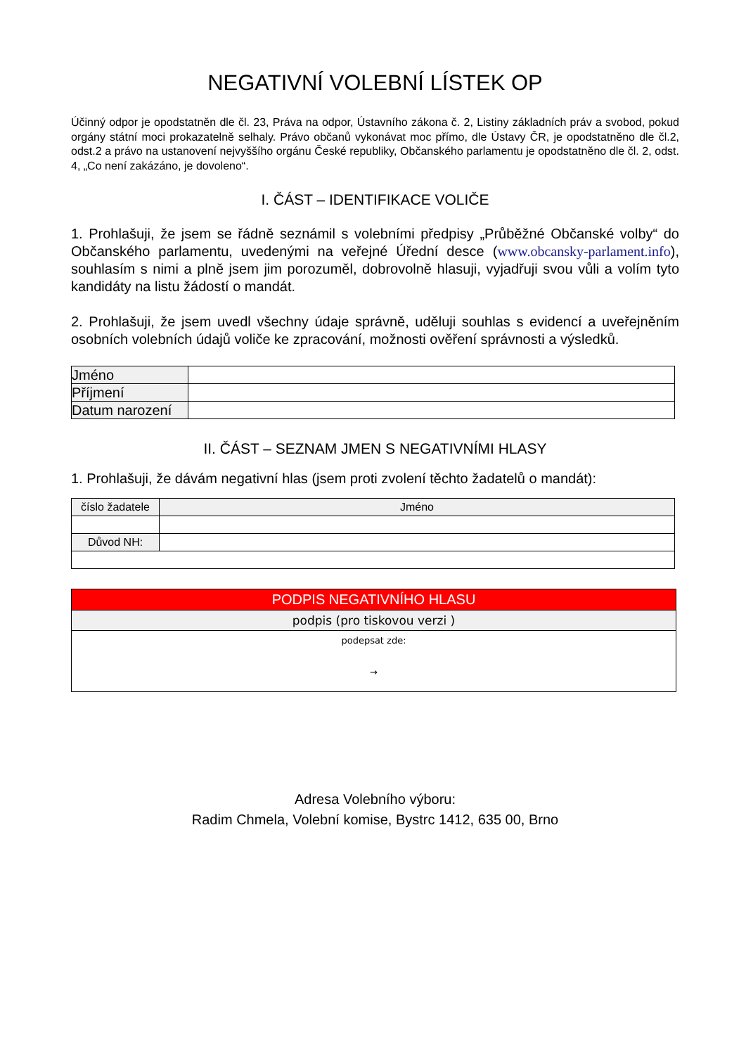NEGATIVNÍ VOLEBNÍ LÍSTEK OP
Účinný odpor je opodstatněn dle čl. 23, Práva na odpor, Ústavního zákona č. 2, Listiny základních práv a svobod, pokud orgány státní moci prokazatelně selhaly. Právo občanů vykonávat moc přímo, dle Ústavy ČR, je opodstatněno dle čl.2, odst.2 a právo na ustanovení nejvyššího orgánu České republiky, Občanského parlamentu je opodstatněno dle čl. 2, odst. 4, „Co není zakázáno, je dovoleno“.
I. ČÁST – IDENTIFIKACE VOLIČE
1. Prohlašuji, že jsem se řádně seznámil s volebními předpisy „Průběžné Občanské volby“ do Občanského parlamentu, uvedenými na veřejné Úřední desce (www.obcansky-parlament.info), souhlasím s nimi a plně jsem jim porozuměl, dobrovolně hlasuji, vyjadřuji svou vůli a volím tyto kandidáty na listu žádostí o mandát.
2. Prohlašuji, že jsem uvedl všechny údaje správně, uděluji souhlas s evidencí a uveřejněním osobních volebních údajů voliče ke zpracování, možnosti ověření správnosti a výsledků.
| Jméno | |
| Příjmení | |
| Datum narození | |
II. ČÁST – SEZNAM JMEN S NEGATIVNÍMI HLASY
1. Prohlašuji, že dávám negativní hlas (jsem proti zvolení těchto žadatelů o mandát):
| číslo žadatele | Jméno |
| Důvod NH: | |
PODPIS NEGATIVNÍHO HLASU
podpis (pro tiskovou verzi )
podepsat zde:
→
Adresa Volebního výboru:
Radim Chmela, Volební komise, Bystrc 1412, 635 00, Brno